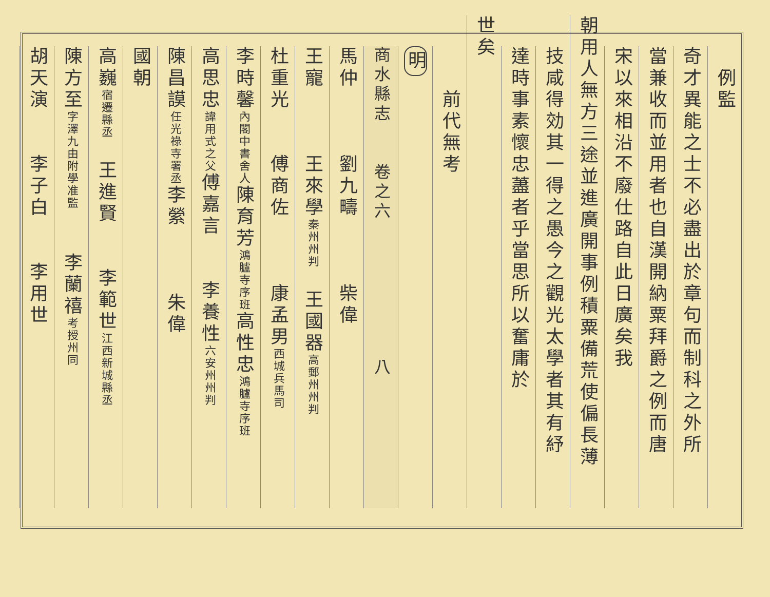例監
奇才異能之士不必盡出於章句而制科之外所
當兼收而並用者也自漢開納粟拜爵之例而唐
宋以來相沿不廢仕路自此日廣矣我
朝用人無方三途並進廣開事例積粟備荒使偏長薄
技咸得効其一得之愚今之觀光太學者其有紓
達時事素懷忠藎者乎當思所以奮庸於
世矣
　　前代無考
明
商水縣志　　卷之六　　　　　　　八
馬仲　　　劉九疇　　　柴偉
王寵　　　王來學秦州州判　王國器高郵州州判
杜重光　　傅商佐　　　康孟男西城兵馬司
李時馨內閣中書舍人陳育芳鴻臚寺序班高性忠鴻臚寺序班
高思忠諱用式之父傅嘉言　　李養性六安州州判
陳昌謨任光祿寺署丞李縈　　　朱偉
國朝
高巍宿遷縣丞　王進賢　　李範世江西新城縣丞
陳方至字澤九由附學准監　　李蘭禧考授州同
胡天演　　李子白　　李用世